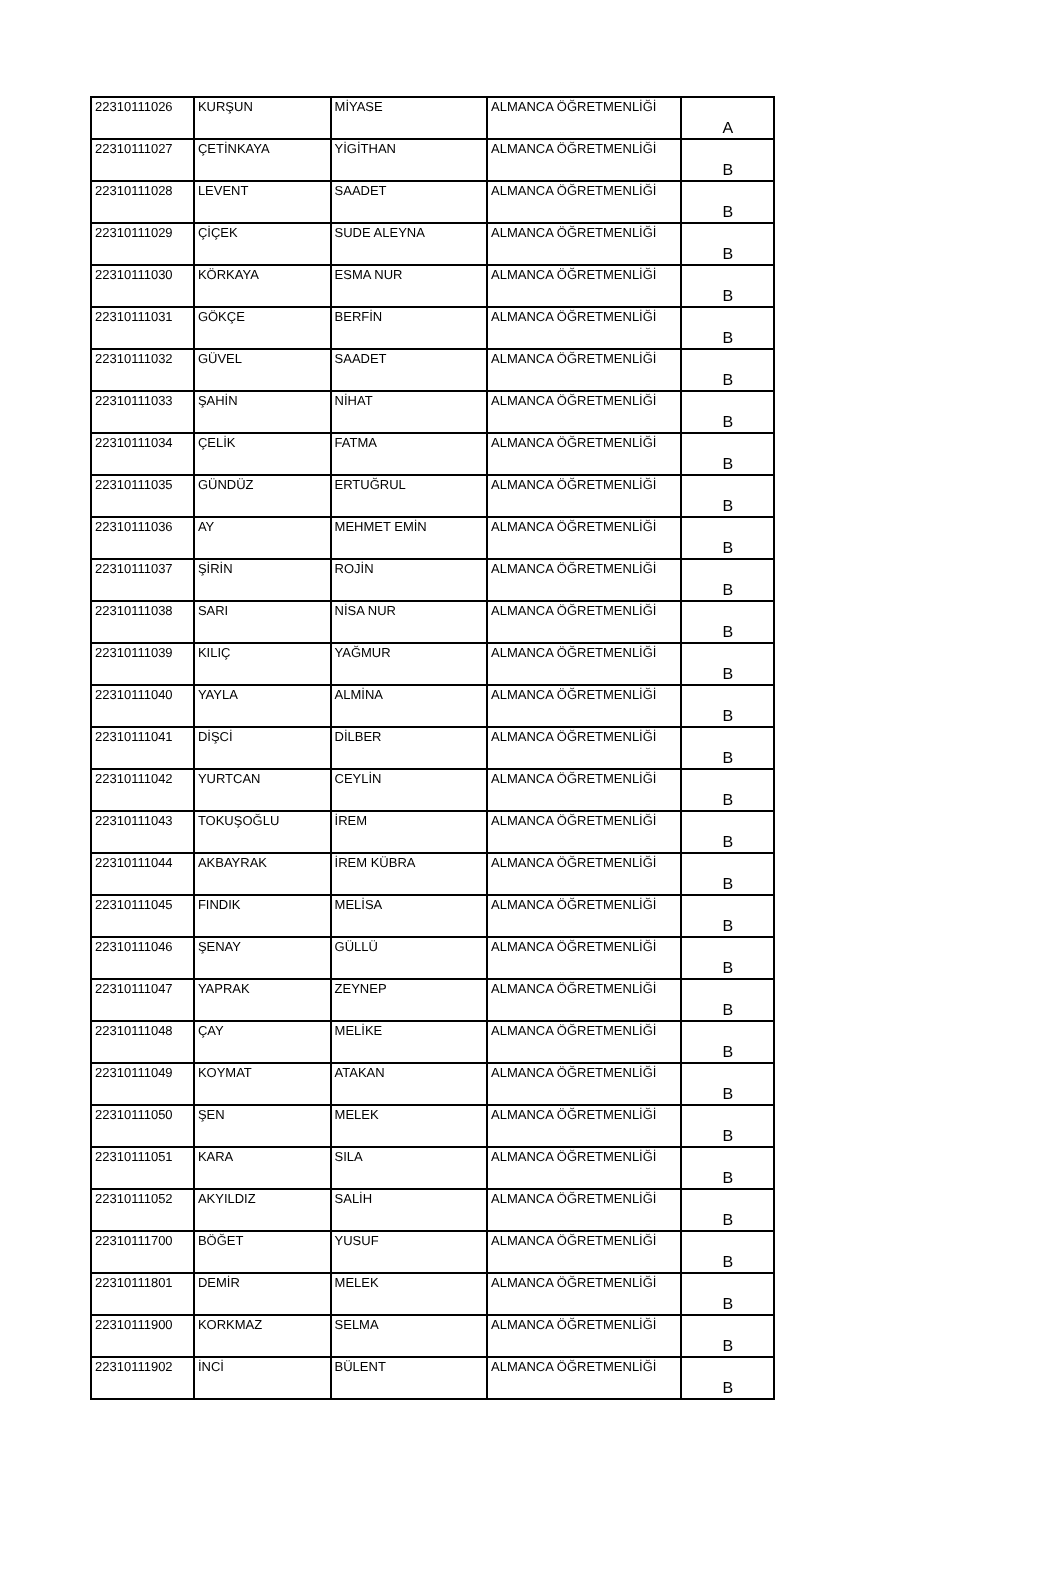| 22310111026 | KURŞUN | MİYASE | ALMANCA ÖĞRETMENLİĞİ | A |
| 22310111027 | ÇETİNKAYA | YİGİTHAN | ALMANCA ÖĞRETMENLİĞİ | B |
| 22310111028 | LEVENT | SAADET | ALMANCA ÖĞRETMENLİĞİ | B |
| 22310111029 | ÇİÇEK | SUDE ALEYNA | ALMANCA ÖĞRETMENLİĞİ | B |
| 22310111030 | KÖRKAYA | ESMA NUR | ALMANCA ÖĞRETMENLİĞİ | B |
| 22310111031 | GÖKÇE | BERFİN | ALMANCA ÖĞRETMENLİĞİ | B |
| 22310111032 | GÜVEL | SAADET | ALMANCA ÖĞRETMENLİĞİ | B |
| 22310111033 | ŞAHİN | NİHAT | ALMANCA ÖĞRETMENLİĞİ | B |
| 22310111034 | ÇELİK | FATMA | ALMANCA ÖĞRETMENLİĞİ | B |
| 22310111035 | GÜNDÜZ | ERTUĞRUL | ALMANCA ÖĞRETMENLİĞİ | B |
| 22310111036 | AY | MEHMET EMİN | ALMANCA ÖĞRETMENLİĞİ | B |
| 22310111037 | ŞİRİN | ROJİN | ALMANCA ÖĞRETMENLİĞİ | B |
| 22310111038 | SARI | NİSA NUR | ALMANCA ÖĞRETMENLİĞİ | B |
| 22310111039 | KILIÇ | YAĞMUR | ALMANCA ÖĞRETMENLİĞİ | B |
| 22310111040 | YAYLA | ALMİNA | ALMANCA ÖĞRETMENLİĞİ | B |
| 22310111041 | DİŞCİ | DİLBER | ALMANCA ÖĞRETMENLİĞİ | B |
| 22310111042 | YURTCAN | CEYLİN | ALMANCA ÖĞRETMENLİĞİ | B |
| 22310111043 | TOKUŞOĞLU | İREM | ALMANCA ÖĞRETMENLİĞİ | B |
| 22310111044 | AKBAYRAK | İREM KÜBRA | ALMANCA ÖĞRETMENLİĞİ | B |
| 22310111045 | FINDIK | MELİSA | ALMANCA ÖĞRETMENLİĞİ | B |
| 22310111046 | ŞENAY | GÜLLÜ | ALMANCA ÖĞRETMENLİĞİ | B |
| 22310111047 | YAPRAK | ZEYNEP | ALMANCA ÖĞRETMENLİĞİ | B |
| 22310111048 | ÇAY | MELİKE | ALMANCA ÖĞRETMENLİĞİ | B |
| 22310111049 | KOYMAT | ATAKAN | ALMANCA ÖĞRETMENLİĞİ | B |
| 22310111050 | ŞEN | MELEK | ALMANCA ÖĞRETMENLİĞİ | B |
| 22310111051 | KARA | SILA | ALMANCA ÖĞRETMENLİĞİ | B |
| 22310111052 | AKYILDIZ | SALİH | ALMANCA ÖĞRETMENLİĞİ | B |
| 22310111700 | BÖĞET | YUSUF | ALMANCA ÖĞRETMENLİĞİ | B |
| 22310111801 | DEMİR | MELEK | ALMANCA ÖĞRETMENLİĞİ | B |
| 22310111900 | KORKMAZ | SELMA | ALMANCA ÖĞRETMENLİĞİ | B |
| 22310111902 | İNCİ | BÜLENT | ALMANCA ÖĞRETMENLİĞİ | B |